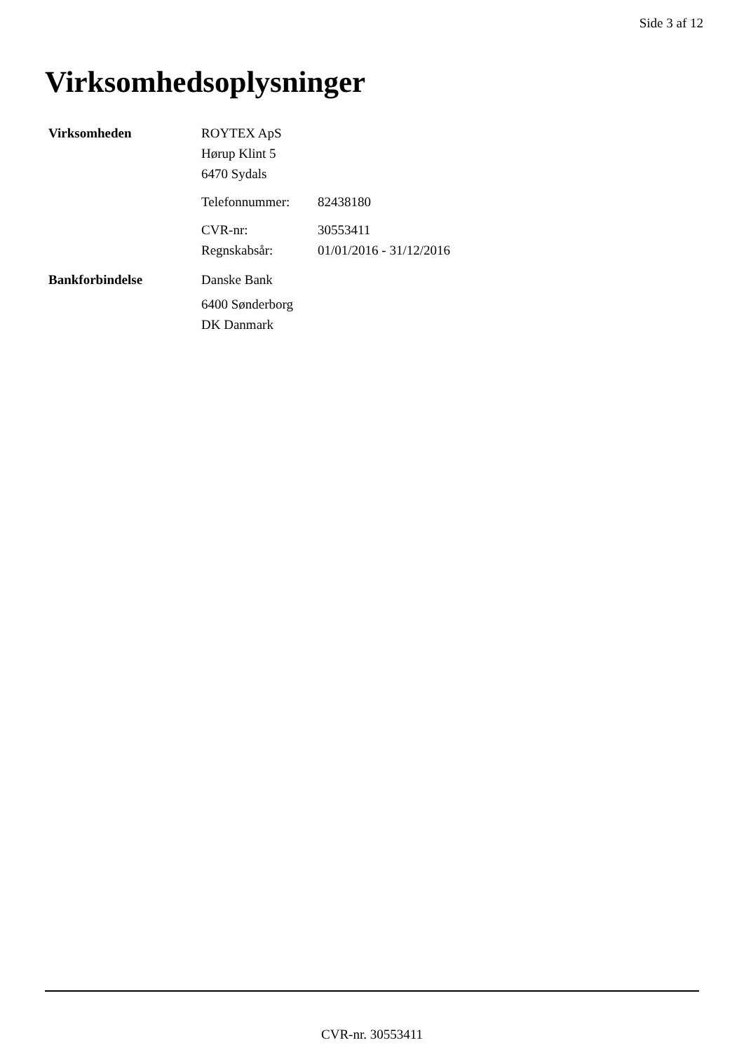Side 3 af 12
Virksomhedsoplysninger
Virksomheden
ROYTEX ApS
Hørup Klint 5
6470 Sydals
Telefonnummer: 82438180
CVR-nr: 30553411
Regnskabsår: 01/01/2016 - 31/12/2016
Bankforbindelse
Danske Bank
6400 Sønderborg
DK Danmark
CVR-nr. 30553411